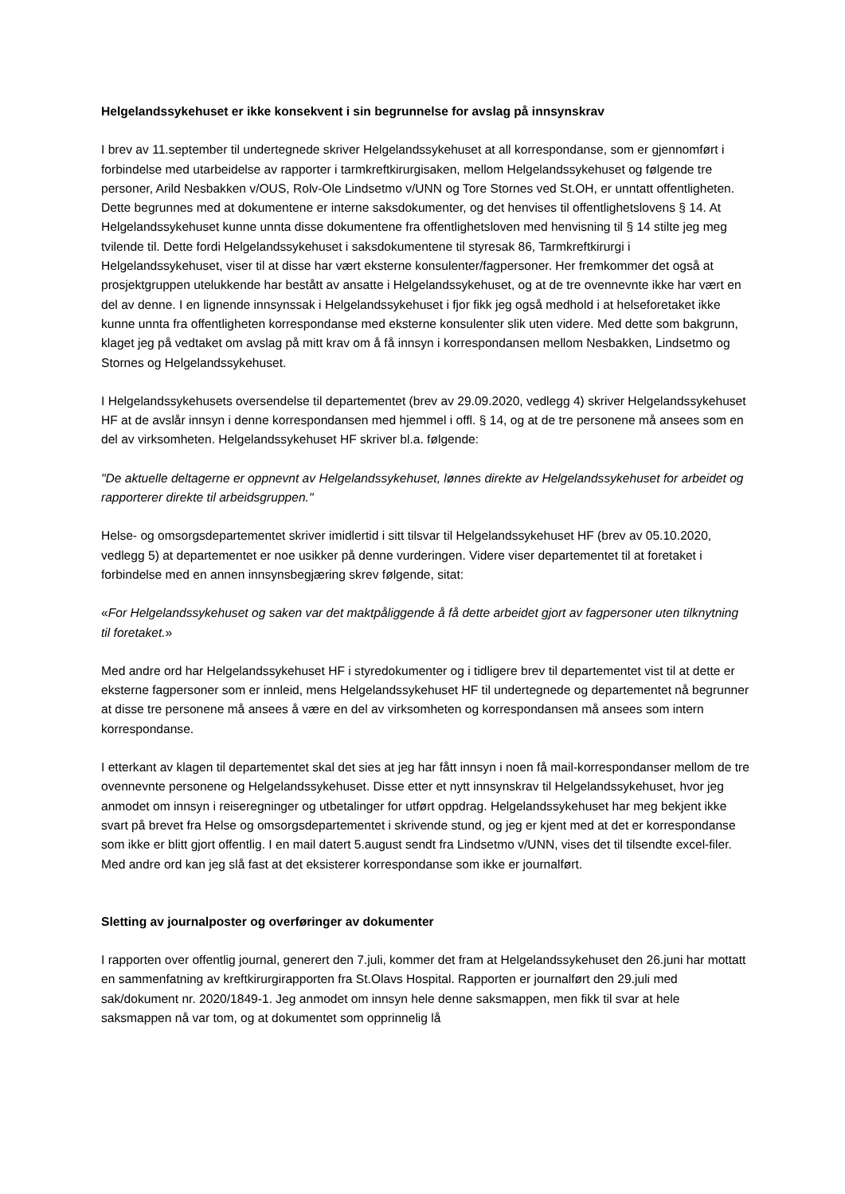Helgelandssykehuset er ikke konsekvent i sin begrunnelse for avslag på innsynskrav
I brev av 11.september til undertegnede skriver Helgelandssykehuset at all korrespondanse, som er gjennomført i forbindelse med utarbeidelse av rapporter i tarmkreftkirurgisaken, mellom Helgelandssykehuset og følgende tre personer, Arild Nesbakken v/OUS, Rolv-Ole Lindsetmo v/UNN og Tore Stornes ved St.OH, er unntatt offentligheten. Dette begrunnes med at dokumentene er interne saksdokumenter, og det henvises til offentlighetslovens § 14. At Helgelandssykehuset kunne unnta disse dokumentene fra offentlighetsloven med henvisning til § 14 stilte jeg meg tvilende til. Dette fordi Helgelandssykehuset i saksdokumentene til styresak 86, Tarmkreftkirurgi i Helgelandssykehuset, viser til at disse har vært eksterne konsulenter/fagpersoner. Her fremkommer det også at prosjektgruppen utelukkende har bestått av ansatte i Helgelandssykehuset, og at de tre ovennevnte ikke har vært en del av denne. I en lignende innsynssak i Helgelandssykehuset i fjor fikk jeg også medhold i at helseforetaket ikke kunne unnta fra offentligheten korrespondanse med eksterne konsulenter slik uten videre. Med dette som bakgrunn, klaget jeg på vedtaket om avslag på mitt krav om å få innsyn i korrespondansen mellom Nesbakken, Lindsetmo og Stornes og Helgelandssykehuset.
I Helgelandssykehusets oversendelse til departementet (brev av 29.09.2020, vedlegg 4) skriver Helgelandssykehuset HF at de avslår innsyn i denne korrespondansen med hjemmel i offl. § 14, og at de tre personene må ansees som en del av virksomheten. Helgelandssykehuset HF skriver bl.a. følgende:
"De aktuelle deltagerne er oppnevnt av Helgelandssykehuset, lønnes direkte av Helgelandssykehuset for arbeidet og rapporterer direkte til arbeidsgruppen."
Helse- og omsorgsdepartementet skriver imidlertid i sitt tilsvar til Helgelandssykehuset HF (brev av 05.10.2020, vedlegg 5) at departementet er noe usikker på denne vurderingen. Videre viser departementet til at foretaket i forbindelse med en annen innsynsbegjæring skrev følgende, sitat:
«For Helgelandssykehuset og saken var det maktpåliggende å få dette arbeidet gjort av fagpersoner uten tilknytning til foretaket.»
Med andre ord har Helgelandssykehuset HF i styredokumenter og i tidligere brev til departementet vist til at dette er eksterne fagpersoner som er innleid, mens Helgelandssykehuset HF til undertegnede og departementet nå begrunner at disse tre personene må ansees å være en del av virksomheten og korrespondansen må ansees som intern korrespondanse.
I etterkant av klagen til departementet skal det sies at jeg har fått innsyn i noen få mail-korrespondanser mellom de tre ovennevnte personene og Helgelandssykehuset. Disse etter et nytt innsynskrav til Helgelandssykehuset, hvor jeg anmodet om innsyn i reiseregninger og utbetalinger for utført oppdrag. Helgelandssykehuset har meg bekjent ikke svart på brevet fra Helse og omsorgsdepartementet i skrivende stund, og jeg er kjent med at det er korrespondanse som ikke er blitt gjort offentlig. I en mail datert 5.august sendt fra Lindsetmo v/UNN, vises det til tilsendte excel-filer. Med andre ord kan jeg slå fast at det eksisterer korrespondanse som ikke er journalført.
Sletting av journalposter og overføringer av dokumenter
I rapporten over offentlig journal, generert den 7.juli, kommer det fram at Helgelandssykehuset den 26.juni har mottatt en sammenfatning av kreftkirurgirapporten fra St.Olavs Hospital. Rapporten er journalført den 29.juli med sak/dokument nr. 2020/1849-1. Jeg anmodet om innsyn hele denne saksmappen, men fikk til svar at hele saksmappen nå var tom, og at dokumentet som opprinnelig lå